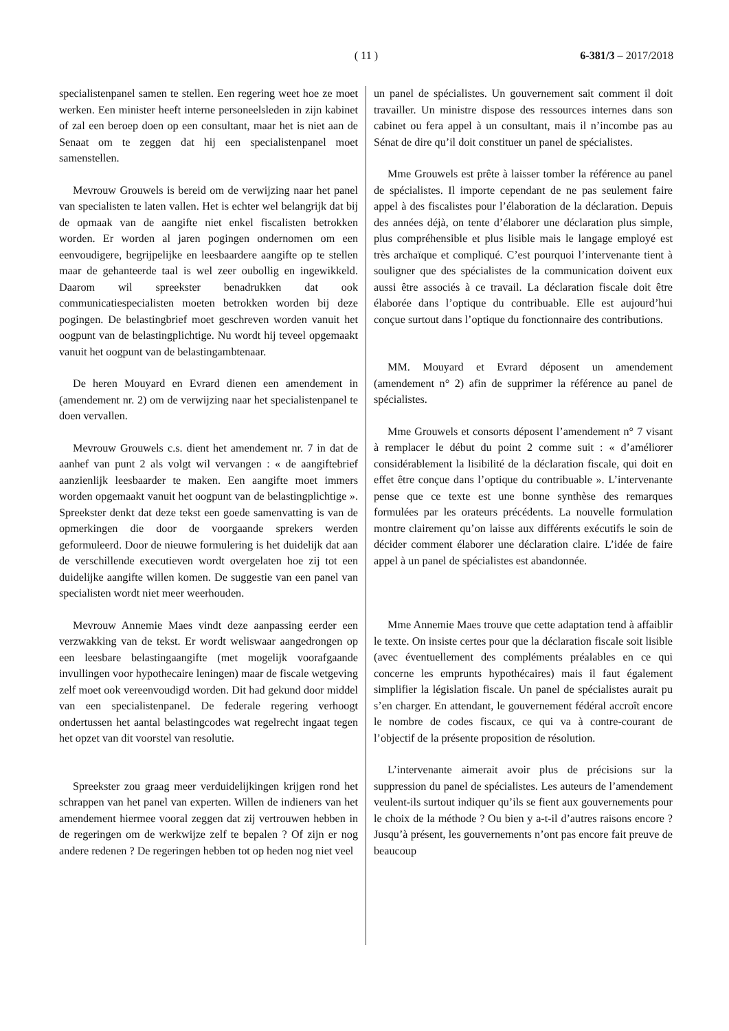( 11 ) 6-381/3 – 2017/2018
specialistenpanel samen te stellen. Een regering weet hoe ze moet werken. Een minister heeft interne personeelsleden in zijn kabinet of zal een beroep doen op een consultant, maar het is niet aan de Senaat om te zeggen dat hij een specialistenpanel moet samenstellen.
Mevrouw Grouwels is bereid om de verwijzing naar het panel van specialisten te laten vallen. Het is echter wel belangrijk dat bij de opmaak van de aangifte niet enkel fiscalisten betrokken worden. Er worden al jaren pogingen ondernomen om een eenvoudigere, begrijpelijke en leesbaardere aangifte op te stellen maar de gehanteerde taal is wel zeer oubollig en ingewikkeld. Daarom wil spreekster benadrukken dat ook communicatiespecialisten moeten betrokken worden bij deze pogingen. De belastingbrief moet geschreven worden vanuit het oogpunt van de belastingplichtige. Nu wordt hij teveel opgemaakt vanuit het oogpunt van de belastingambtenaar.
De heren Mouyard en Evrard dienen een amendement in (amendement nr. 2) om de verwijzing naar het specialistenpanel te doen vervallen.
Mevrouw Grouwels c.s. dient het amendement nr. 7 in dat de aanhef van punt 2 als volgt wil vervangen : « de aangiftebrief aanzienlijk leesbaarder te maken. Een aangifte moet immers worden opgemaakt vanuit het oogpunt van de belastingplichtige ». Spreekster denkt dat deze tekst een goede samenvatting is van de opmerkingen die door de voorgaande sprekers werden geformuleerd. Door de nieuwe formulering is het duidelijk dat aan de verschillende executieven wordt overgelaten hoe zij tot een duidelijke aangifte willen komen. De suggestie van een panel van specialisten wordt niet meer weerhouden.
Mevrouw Annemie Maes vindt deze aanpassing eerder een verzwakking van de tekst. Er wordt weliswaar aangedrongen op een leesbare belastingaangifte (met mogelijk voorafgaande invullingen voor hypothecaire leningen) maar de fiscale wetgeving zelf moet ook vereenvoudigd worden. Dit had gekund door middel van een specialistenpanel. De federale regering verhoogt ondertussen het aantal belastingcodes wat regelrecht ingaat tegen het opzet van dit voorstel van resolutie.
Spreekster zou graag meer verduidelijkingen krijgen rond het schrappen van het panel van experten. Willen de indieners van het amendement hiermee vooral zeggen dat zij vertrouwen hebben in de regeringen om de werkwijze zelf te bepalen ? Of zijn er nog andere redenen ? De regeringen hebben tot op heden nog niet veel
un panel de spécialistes. Un gouvernement sait comment il doit travailler. Un ministre dispose des ressources internes dans son cabinet ou fera appel à un consultant, mais il n’incombe pas au Sénat de dire qu’il doit constituer un panel de spécialistes.
Mme Grouwels est prête à laisser tomber la référence au panel de spécialistes. Il importe cependant de ne pas seulement faire appel à des fiscalistes pour l’élaboration de la déclaration. Depuis des années déjà, on tente d’élaborer une déclaration plus simple, plus compréhensible et plus lisible mais le langage employé est très archaïque et compliqué. C’est pourquoi l’intervenante tient à souligner que des spécialistes de la communication doivent eux aussi être associés à ce travail. La déclaration fiscale doit être élaborée dans l’optique du contribuable. Elle est aujourd’hui conçue surtout dans l’optique du fonctionnaire des contributions.
MM. Mouyard et Evrard déposent un amendement (amendement n° 2) afin de supprimer la référence au panel de spécialistes.
Mme Grouwels et consorts déposent l’amendement n° 7 visant à remplacer le début du point 2 comme suit : « d’améliorer considérablement la lisibilité de la déclaration fiscale, qui doit en effet être conçue dans l’optique du contribuable ». L’intervenante pense que ce texte est une bonne synthèse des remarques formulées par les orateurs précédents. La nouvelle formulation montre clairement qu’on laisse aux différents exécutifs le soin de décider comment élaborer une déclaration claire. L’idée de faire appel à un panel de spécialistes est abandonnée.
Mme Annemie Maes trouve que cette adaptation tend à affaiblir le texte. On insiste certes pour que la déclaration fiscale soit lisible (avec éventuellement des compléments préalables en ce qui concerne les emprunts hypothécaires) mais il faut également simplifier la législation fiscale. Un panel de spécialistes aurait pu s’en charger. En attendant, le gouvernement fédéral accroît encore le nombre de codes fiscaux, ce qui va à contre-courant de l’objectif de la présente proposition de résolution.
L’intervenante aimerait avoir plus de précisions sur la suppression du panel de spécialistes. Les auteurs de l’amendement veulent-ils surtout indiquer qu’ils se fient aux gouvernements pour le choix de la méthode ? Ou bien y a-t-il d’autres raisons encore ? Jusqu’à présent, les gouvernements n’ont pas encore fait preuve de beaucoup